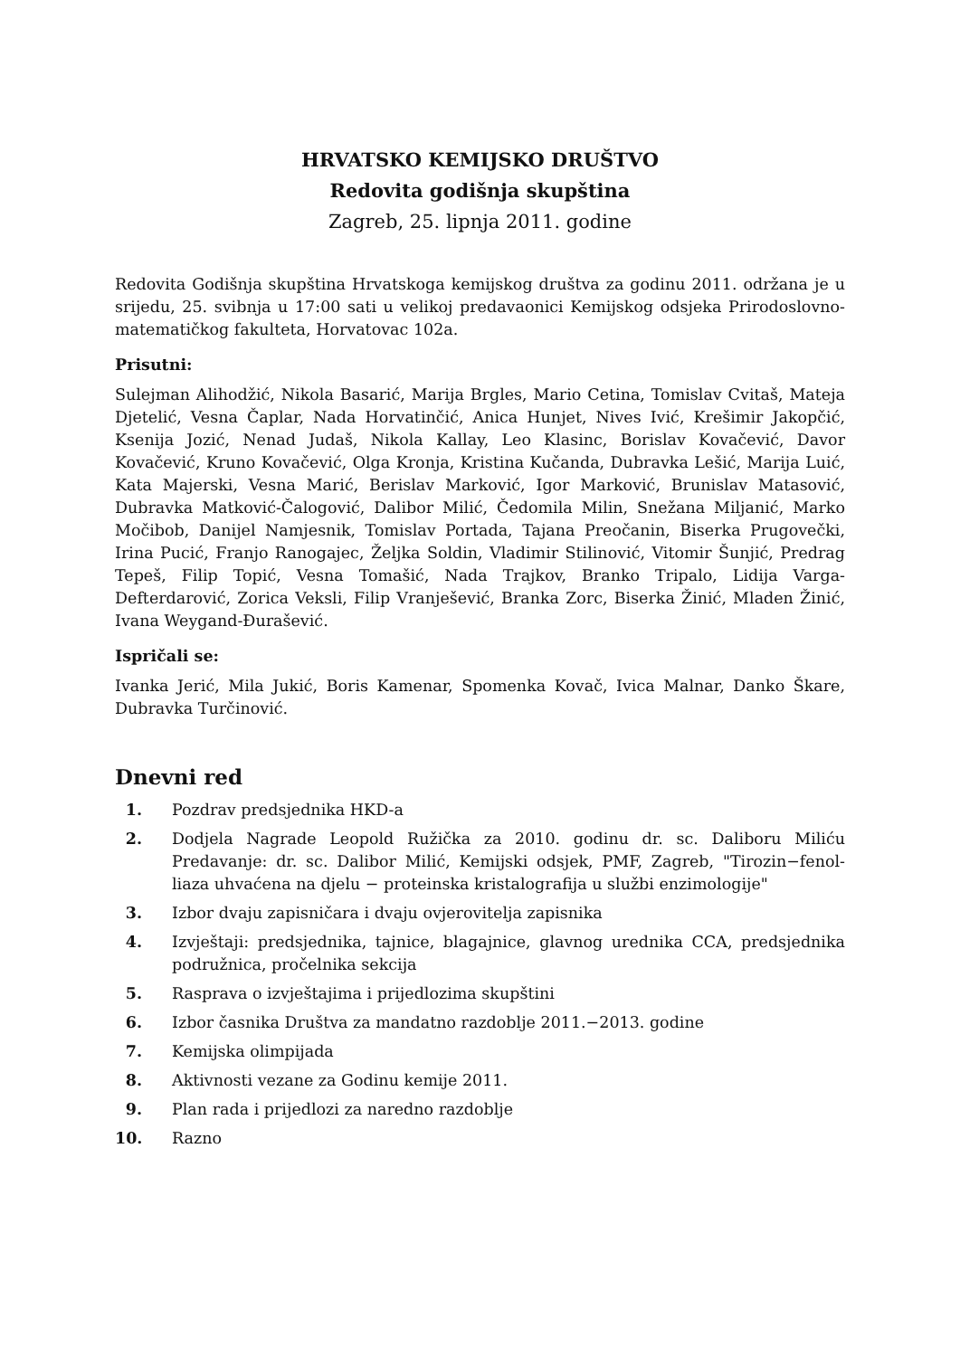HRVATSKO KEMIJSKO DRUŠTVO
Redovita godišnja skupština
Zagreb, 25. lipnja 2011. godine
Redovita Godišnja skupština Hrvatskoga kemijskog društva za godinu 2011. održana je u srijedu, 25. svibnja u 17:00 sati u velikoj predavaonici Kemijskog odsjeka Prirodoslovno-matematičkog fakulteta, Horvatovac 102a.
Prisutni:
Sulejman Alihodžić, Nikola Basarić, Marija Brgles, Mario Cetina, Tomislav Cvitaš, Mateja Djetelić, Vesna Čaplar, Nada Horvatinčić, Anica Hunjet, Nives Ivić, Krešimir Jakopčić, Ksenija Jozić, Nenad Judaš, Nikola Kallay, Leo Klasinc, Borislav Kovačević, Davor Kovačević, Kruno Kovačević, Olga Kronja, Kristina Kučanda, Dubravka Lešić, Marija Luić, Kata Majerski, Vesna Marić, Berislav Marković, Igor Marković, Brunislav Matasović, Dubravka Matković-Čalogović, Dalibor Milić, Čedomila Milin, Snežana Miljanić, Marko Močibob, Danijel Namjesnik, Tomislav Portada, Tajana Preočanin, Biserka Prugovečki, Irina Pucić, Franjo Ranogajec, Željka Soldin, Vladimir Stilinović, Vitomir Šunjić, Predrag Tepeš, Filip Topić, Vesna Tomašić, Nada Trajkov, Branko Tripalo, Lidija Varga-Defterdarović, Zorica Veksli, Filip Vranješević, Branka Zorc, Biserka Žinić, Mladen Žinić, Ivana Weygand-Đurašević.
Ispričali se:
Ivanka Jerić, Mila Jukić, Boris Kamenar, Spomenka Kovač, Ivica Malnar, Danko Škare, Dubravka Turčinović.
Dnevni red
1. Pozdrav predsjednika HKD-a
2. Dodjela Nagrade Leopold Ružička za 2010. godinu dr. sc. Daliboru Miliću Predavanje: dr. sc. Dalibor Milić, Kemijski odsjek, PMF, Zagreb, "Tirozin−fenol-liaza uhvaćena na djelu − proteinska kristalografija u službi enzimologije"
3. Izbor dvaju zapisničara i dvaju ovjerovitelja zapisnika
4. Izvještaji: predsjednika, tajnice, blagajnice, glavnog urednika CCA, predsjednika podružnica, pročelnika sekcija
5. Rasprava o izvještajima i prijedlozima skupštini
6. Izbor časnika Društva za mandatno razdoblje 2011.−2013. godine
7. Kemijska olimpijada
8. Aktivnosti vezane za Godinu kemije 2011.
9. Plan rada i prijedlozi za naredno razdoblje
10. Razno